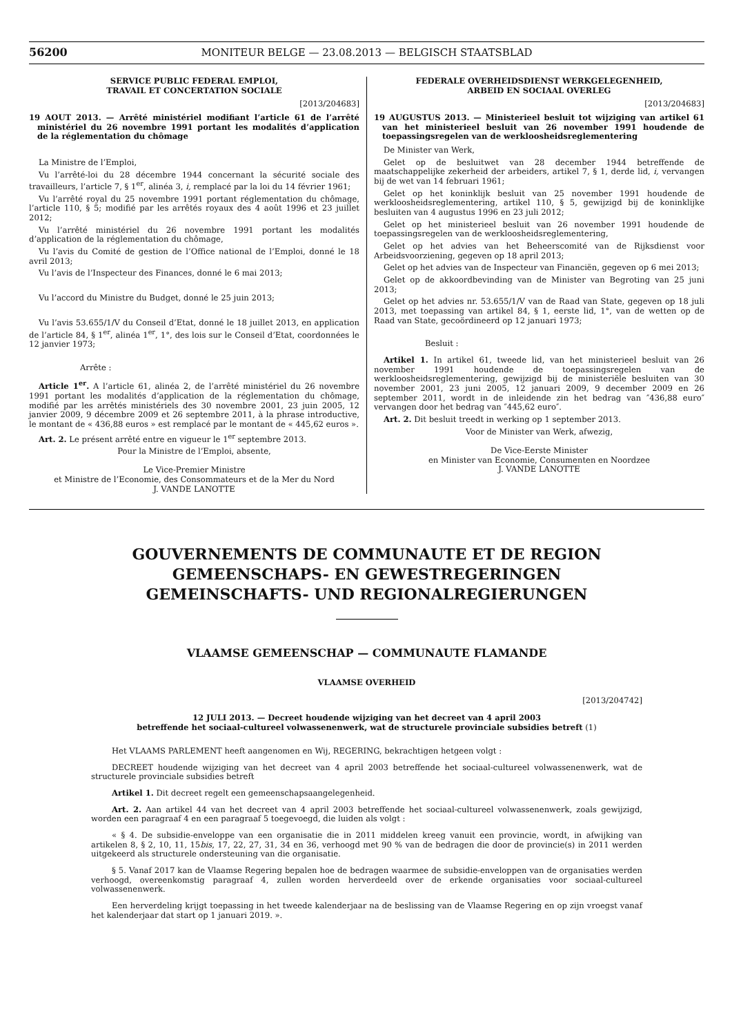56200
MONITEUR BELGE — 23.08.2013 — BELGISCH STAATSBLAD
SERVICE PUBLIC FEDERAL EMPLOI,
TRAVAIL ET CONCERTATION SOCIALE
[2013/204683]
19 AOUT 2013. — Arrêté ministériel modifiant l’article 61 de l’arrêté ministériel du 26 novembre 1991 portant les modalités d’application de la réglementation du chômage
La Ministre de l’Emploi,
Vu l’arrêté-loi du 28 décembre 1944 concernant la sécurité sociale des travailleurs, l’article 7, § 1<sup>er</sup>, alinéa 3, i, remplacé par la loi du 14 février 1961;
Vu l’arrêté royal du 25 novembre 1991 portant réglementation du chômage, l’article 110, § 5; modifié par les arrêtés royaux des 4 août 1996 et 23 juillet 2012;
Vu l’arrêté ministériel du 26 novembre 1991 portant les modalités d’application de la réglementation du chômage,
Vu l’avis du Comité de gestion de l’Office national de l’Emploi, donné le 18 avril 2013;
Vu l’avis de l’Inspecteur des Finances, donné le 6 mai 2013;
Vu l’accord du Ministre du Budget, donné le 25 juin 2013;
Vu l’avis 53.655/1/V du Conseil d’Etat, donné le 18 juillet 2013, en application de l’article 84, § 1<sup>er</sup>, alinéa 1<sup>er</sup>, 1°, des lois sur le Conseil d’Etat, coordonnées le 12 janvier 1973;
Arrête :
Article 1<sup>er</sup>. A l’article 61, alinéa 2, de l’arrêté ministériel du 26 novembre 1991 portant les modalités d’application de la réglementation du chômage, modifié par les arrêtés ministériels des 30 novembre 2001, 23 juin 2005, 12 janvier 2009, 9 décembre 2009 et 26 septembre 2011, à la phrase introductive, le montant de « 436,88 euros » est remplacé par le montant de « 445,62 euros ».
Art. 2. Le présent arrêté entre en vigueur le 1<sup>er</sup> septembre 2013.
Pour la Ministre de l’Emploi, absente,
Le Vice-Premier Ministre
et Ministre de l’Economie, des Consommateurs et de la Mer du Nord
J. VANDE LANOTTE
FEDERALE OVERHEIDSDIENST WERKGELEGENHEID,
ARBEID EN SOCIAAL OVERLEG
[2013/204683]
19 AUGUSTUS 2013. — Ministerieel besluit tot wijziging van artikel 61 van het ministerieel besluit van 26 november 1991 houdende de toepassingsregelen van de werkloosheidsreglementering
De Minister van Werk,
Gelet op de besluitwet van 28 december 1944 betreffende de maatschappelijke zekerheid der arbeiders, artikel 7, § 1, derde lid, i, vervangen bij de wet van 14 februari 1961;
Gelet op het koninklijk besluit van 25 november 1991 houdende de werkloosheidsreglementering, artikel 110, § 5, gewijzigd bij de koninklijke besluiten van 4 augustus 1996 en 23 juli 2012;
Gelet op het ministerieel besluit van 26 november 1991 houdende de toepassingsregelen van de werkloosheidsreglementering,
Gelet op het advies van het Beheerscomité van de Rijksdienst voor Arbeidsvoorziening, gegeven op 18 april 2013;
Gelet op het advies van de Inspecteur van Financiën, gegeven op 6 mei 2013;
Gelet op de akkoordbevinding van de Minister van Begroting van 25 juni 2013;
Gelet op het advies nr. 53.655/1/V van de Raad van State, gegeven op 18 juli 2013, met toepassing van artikel 84, § 1, eerste lid, 1°, van de wetten op de Raad van State, gecoördineerd op 12 januari 1973;
Besluit :
Artikel 1. In artikel 61, tweede lid, van het ministerieel besluit van 26 november 1991 houdende de toepassingsregelen van de werkloosheidsreglementering, gewijzigd bij de ministeriële besluiten van 30 november 2001, 23 juni 2005, 12 januari 2009, 9 december 2009 en 26 september 2011, wordt in de inleidende zin het bedrag van ″436,88 euro″ vervangen door het bedrag van ″445,62 euro″.
Art. 2. Dit besluit treedt in werking op 1 september 2013.
Voor de Minister van Werk, afwezig,
De Vice-Eerste Minister
en Minister van Economie, Consumenten en Noordzee
J. VANDE LANOTTE
GOUVERNEMENTS DE COMMUNAUTE ET DE REGION
GEMEENSCHAPS- EN GEWESTREGERINGEN
GEMEINSCHAFTS- UND REGIONALREGIERUNGEN
VLAAMSE GEMEENSCHAP — COMMUNAUTE FLAMANDE
VLAAMSE OVERHEID
[2013/204742]
12 JULI 2013. — Decreet houdende wijziging van het decreet van 4 april 2003
betreffende het sociaal-cultureel volwassenenwerk, wat de structurele provinciale subsidies betreft (1)
Het VLAAMS PARLEMENT heeft aangenomen en Wij, REGERING, bekrachtigen hetgeen volgt :
DECREET houdende wijziging van het decreet van 4 april 2003 betreffende het sociaal-cultureel volwassenenwerk, wat de structurele provinciale subsidies betreft
Artikel 1. Dit decreet regelt een gemeenschapsaangelegenheid.
Art. 2. Aan artikel 44 van het decreet van 4 april 2003 betreffende het sociaal-cultureel volwassenenwerk, zoals gewijzigd, worden een paragraaf 4 en een paragraaf 5 toegevoegd, die luiden als volgt :
« § 4. De subsidie-enveloppe van een organisatie die in 2011 middelen kreeg vanuit een provincie, wordt, in afwijking van artikelen 8, § 2, 10, 11, 15bis, 17, 22, 27, 31, 34 en 36, verhoogd met 90 % van de bedragen die door de provincie(s) in 2011 werden uitgekeerd als structurele ondersteuning van die organisatie.
§ 5. Vanaf 2017 kan de Vlaamse Regering bepalen hoe de bedragen waarmee de subsidie-enveloppen van de organisaties werden verhoogd, overeenkomstig paragraaf 4, zullen worden herverdeeld over de erkende organisaties voor sociaal-cultureel volwassenenwerk.
Een herverdeling krijgt toepassing in het tweede kalenderjaar na de beslissing van de Vlaamse Regering en op zijn vroegst vanaf het kalenderjaar dat start op 1 januari 2019. ».